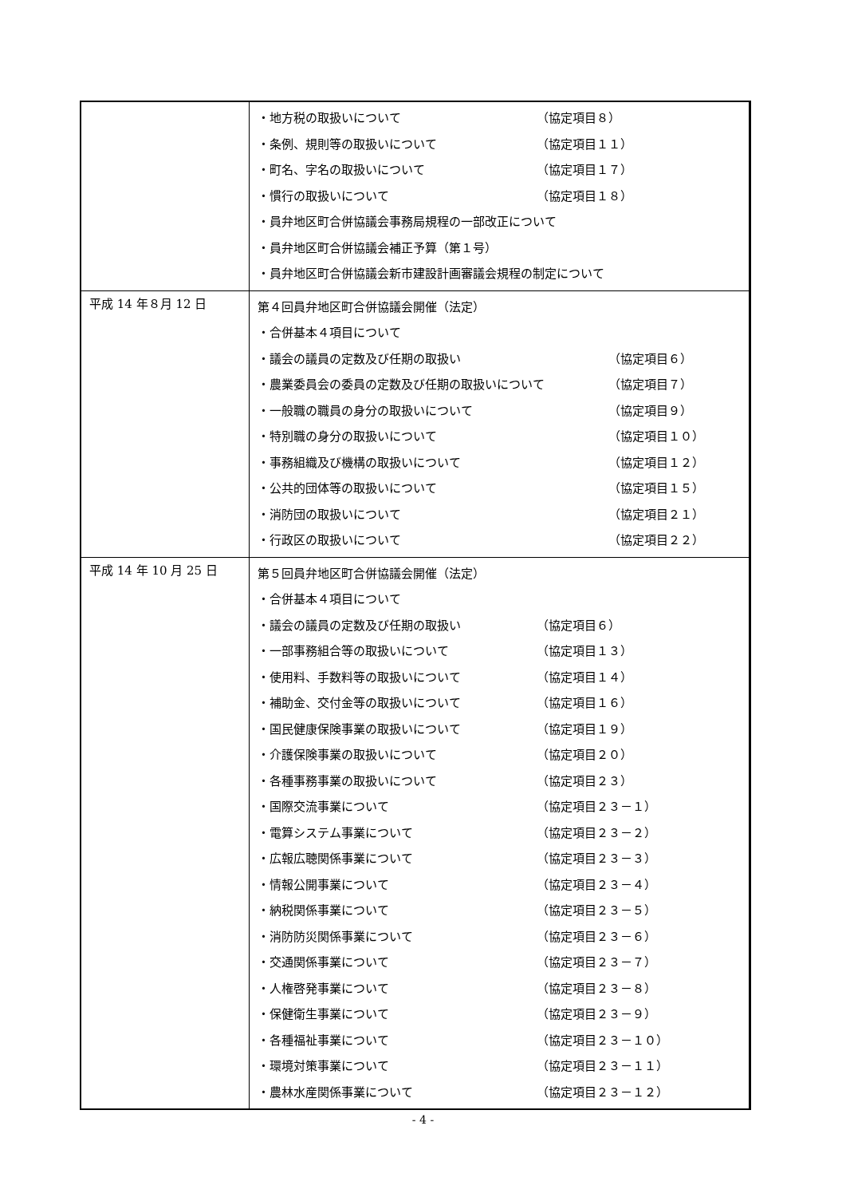| | ・地方税の取扱いについて （協定項目８） ・条例、規則等の取扱いについて （協定項目１１） ・町名、字名の取扱いについて （協定項目１７） ・慣行の取扱いについて （協定項目１８） ・員弁地区町合併協議会事務局規程の一部改正について ・員弁地区町合併協議会補正予算（第１号） ・員弁地区町合併協議会新市建設計画審議会規程の制定について |
| 平成 14 年８月 12 日 | 第４回員弁地区町合併協議会開催（法定） ・合併基本４項目について ・議会の議員の定数及び任期の取扱い （協定項目６） ・農業委員会の委員の定数及び任期の取扱いについて （協定項目７） ・一般職の職員の身分の取扱いについて （協定項目９） ・特別職の身分の取扱いについて （協定項目１０） ・事務組織及び機構の取扱いについて （協定項目１２） ・公共的団体等の取扱いについて （協定項目１５） ・消防団の取扱いについて （協定項目２１） ・行政区の取扱いについて （協定項目２２） |
| 平成 14 年 10 月 25 日 | 第５回員弁地区町合併協議会開催（法定） ・合併基本４項目について ・議会の議員の定数及び任期の取扱い （協定項目６） ・一部事務組合等の取扱いについて （協定項目１３） ・使用料、手数料等の取扱いについて （協定項目１４） ・補助金、交付金等の取扱いについて （協定項目１６） ・国民健康保険事業の取扱いについて （協定項目１９） ・介護保険事業の取扱いについて （協定項目２０） ・各種事務事業の取扱いについて （協定項目２３） ・国際交流事業について （協定項目２３－１） ・電算システム事業について （協定項目２３－２） ・広報広聴関係事業について （協定項目２３－３） ・情報公開事業について （協定項目２３－４） ・納税関係事業について （協定項目２３－５） ・消防防災関係事業について （協定項目２３－６） ・交通関係事業について （協定項目２３－７） ・人権啓発事業について （協定項目２３－８） ・保健衛生事業について （協定項目２３－９） ・各種福祉事業について （協定項目２３－１０） ・環境対策事業について （協定項目２３－１１） ・農林水産関係事業について （協定項目２３－１２） |
- 4 -